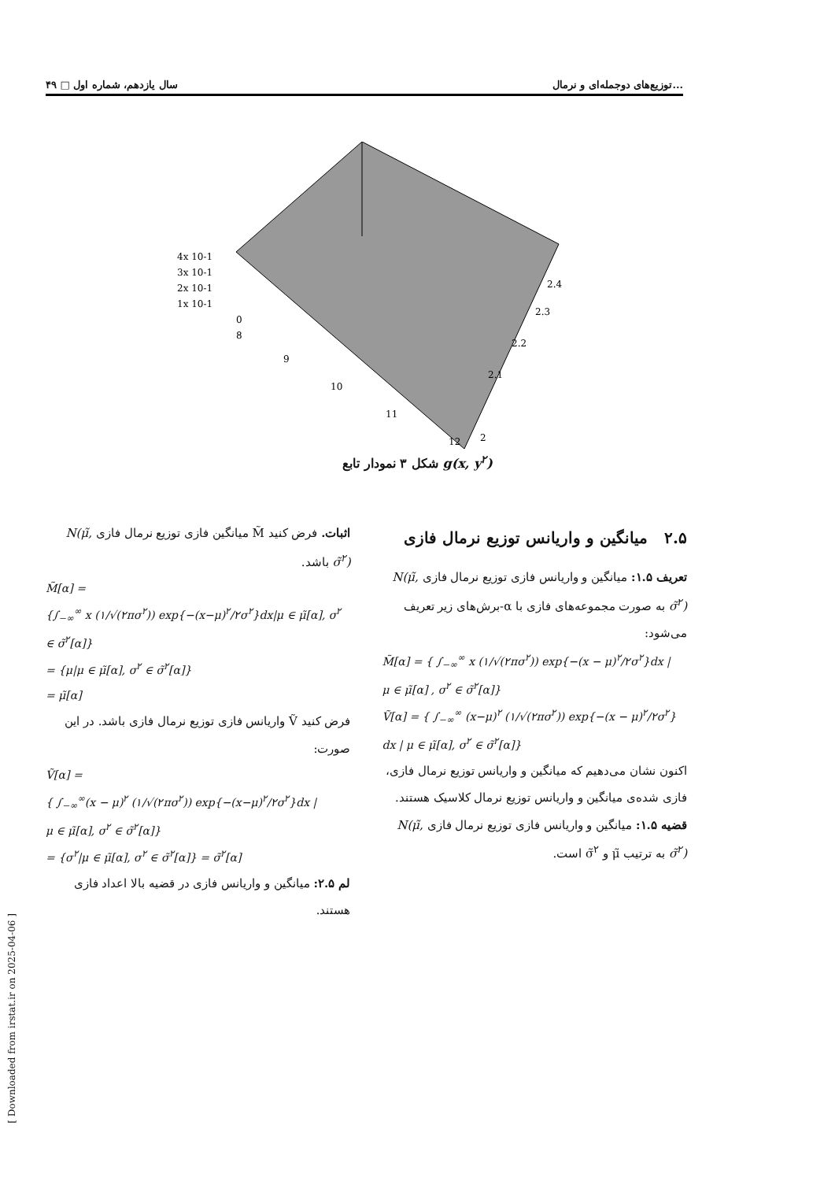۴۹ □ سال یازدهم، شماره اول توزیع‌های دوجمله‌ای و نرمال...
4x 10-1
3x 10-1
2x 10-1
1x 10-1
0
8
9
10
11
12
2
2.1
2.2
2.3
2.4
شکل ۳ نمودار تابع g(x, y<sup>۲</sup>)
۲.۵ میانگین و واریانس توزیع نرمال فازی
تعریف ۱.۵: میانگین و واریانس فازی توزیع نرمال فازی N(μ̃, σ̃<sup>۲</sup>) به صورت مجموعه‌های فازی با α-برش‌های زیر تعریف می‌شود:
M̃[α] = { ∫<sub>−∞</sub><sup>∞</sup> x (۱/√(۲πσ<sup>۲</sup>)) exp{−(x − μ)<sup>۲</sup>/۲σ<sup>۲</sup>}dx |
μ ∈ μ̃[α] , σ<sup>۲</sup> ∈ σ̃<sup>۲</sup>[α]}
Ṽ[α] = { ∫<sub>−∞</sub><sup>∞</sup> (x−μ)<sup>۲</sup> (۱/√(۲πσ<sup>۲</sup>)) exp{−(x − μ)<sup>۲</sup>/۲σ<sup>۲</sup>}
dx | μ ∈ μ̃[α], σ<sup>۲</sup> ∈ σ̃<sup>۲</sup>[α]}
اکنون نشان می‌دهیم که میانگین و واریانس توزیع نرمال فازی، فازی شده‌ی میانگین و واریانس توزیع نرمال کلاسیک هستند.
قضیه ۱.۵: میانگین و واریانس فازی توزیع نرمال فازی N(μ̃, σ̃<sup>۲</sup>) به ترتیب μ̃ و σ̃<sup>۲</sup> است.
اثبات. فرض کنید M̃ میانگین فازی توزیع نرمال فازی N(μ̃, σ̃<sup>۲</sup>) باشد.
M̃[α] =
{∫<sub>−∞</sub><sup>∞</sup> x (۱/√(۲πσ<sup>۲</sup>)) exp{−(x−μ)<sup>۲</sup>/۲σ<sup>۲</sup>}dx|μ ∈ μ̃[α], σ<sup>۲</sup> ∈ σ̃<sup>۲</sup>[α]}
= {μ|μ ∈ μ̃[α], σ<sup>۲</sup> ∈ σ̃<sup>۲</sup>[α]}
= μ̃[α]
فرض کنید Ṽ واریانس فازی توزیع نرمال فازی باشد. در این صورت:
Ṽ[α] =
{ ∫<sub>−∞</sub><sup>∞</sup>(x − μ)<sup>۲</sup> (۱/√(۲πσ<sup>۲</sup>)) exp{−(x−μ)<sup>۲</sup>/۲σ<sup>۲</sup>}dx |
μ ∈ μ̃[α], σ<sup>۲</sup> ∈ σ̃<sup>۲</sup>[α]}
= {σ<sup>۲</sup>|μ ∈ μ̃[α], σ<sup>۲</sup> ∈ σ̃<sup>۲</sup>[α]} = σ̃<sup>۲</sup>[α]
لم ۲.۵: میانگین و واریانس فازی در قضیه بالا اعداد فازی هستند.
[ Downloaded from irstat.ir on 2025-04-06 ]